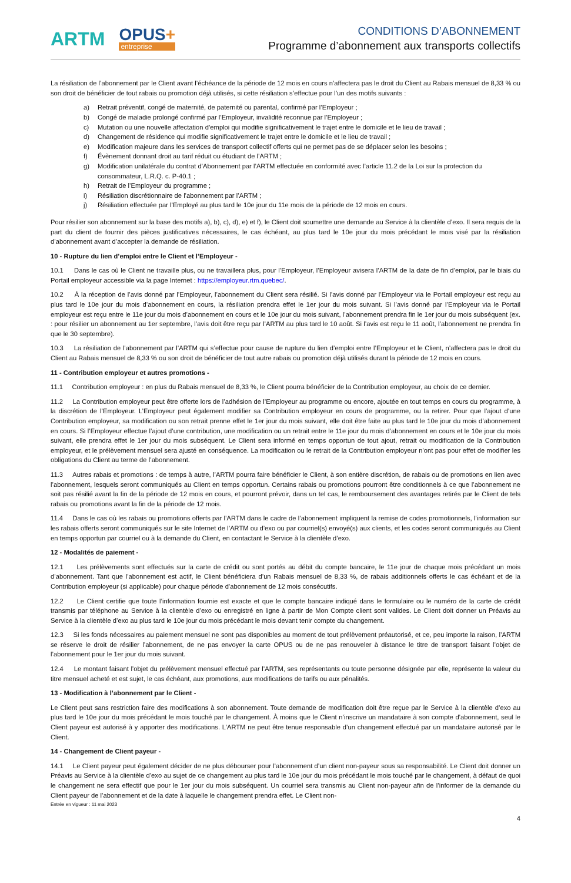ARTM
OPUS+
entreprise
CONDITIONS D’ABONNEMENT
Programme d’abonnement aux transports collectifs
La résiliation de l’abonnement par le Client avant l’échéance de la période de 12 mois en cours n’affectera pas le droit du Client au Rabais mensuel de 8,33 % ou son droit de bénéficier de tout rabais ou promotion déjà utilisés, si cette résiliation s’effectue pour l’un des motifs suivants :
a) Retrait préventif, congé de maternité, de paternité ou parental, confirmé par l’Employeur ;
b) Congé de maladie prolongé confirmé par l’Employeur, invalidité reconnue par l’Employeur ;
c) Mutation ou une nouvelle affectation d’emploi qui modifie significativement le trajet entre le domicile et le lieu de travail ;
d) Changement de résidence qui modifie significativement le trajet entre le domicile et le lieu de travail ;
e) Modification majeure dans les services de transport collectif offerts qui ne permet pas de se déplacer selon les besoins ;
f) Évènement donnant droit au tarif réduit ou étudiant de l’ARTM ;
g) Modification unilatérale du contrat d’Abonnement par l’ARTM effectuée en conformité avec l’article 11.2 de la Loi sur la protection du consommateur, L.R.Q. c. P-40.1 ;
h) Retrait de l’Employeur du programme ;
i) Résiliation discrétionnaire de l’abonnement par l’ARTM ;
j) Résiliation effectuée par l’Employé au plus tard le 10e jour du 11e mois de la période de 12 mois en cours.
Pour résilier son abonnement sur la base des motifs a), b), c), d), e) et f), le Client doit soumettre une demande au Service à la clientèle d’exo. Il sera requis de la part du client de fournir des pièces justificatives nécessaires, le cas échéant, au plus tard le 10e jour du mois précédant le mois visé par la résiliation d’abonnement avant d’accepter la demande de résiliation.
10 - Rupture du lien d’emploi entre le Client et l’Employeur -
10.1 Dans le cas où le Client ne travaille plus, ou ne travaillera plus, pour l’Employeur, l’Employeur avisera l’ARTM de la date de fin d’emploi, par le biais du Portail employeur accessible via la page Internet : https://employeur.rtm.quebec/.
10.2 À la réception de l’avis donné par l’Employeur, l’abonnement du Client sera résilié. Si l’avis donné par l’Employeur via le Portail employeur est reçu au plus tard le 10e jour du mois d’abonnement en cours, la résiliation prendra effet le 1er jour du mois suivant. Si l’avis donné par l’Employeur via le Portail employeur est reçu entre le 11e jour du mois d’abonnement en cours et le 10e jour du mois suivant, l’abonnement prendra fin le 1er jour du mois subséquent (ex. : pour résilier un abonnement au 1er septembre, l’avis doit être reçu par l’ARTM au plus tard le 10 août. Si l’avis est reçu le 11 août, l’abonnement ne prendra fin que le 30 septembre).
10.3 La résiliation de l’abonnement par l’ARTM qui s’effectue pour cause de rupture du lien d’emploi entre l’Employeur et le Client, n’affectera pas le droit du Client au Rabais mensuel de 8,33 % ou son droit de bénéficier de tout autre rabais ou promotion déjà utilisés durant la période de 12 mois en cours.
11 - Contribution employeur et autres promotions -
11.1 Contribution employeur : en plus du Rabais mensuel de 8,33 %, le Client pourra bénéficier de la Contribution employeur, au choix de ce dernier.
11.2 La Contribution employeur peut être offerte lors de l’adhésion de l’Employeur au programme ou encore, ajoutée en tout temps en cours du programme, à la discrétion de l’Employeur. L’Employeur peut également modifier sa Contribution employeur en cours de programme, ou la retirer. Pour que l’ajout d’une Contribution employeur, sa modification ou son retrait prenne effet le 1er jour du mois suivant, elle doit être faite au plus tard le 10e jour du mois d’abonnement en cours. Si l’Employeur effectue l’ajout d’une contribution, une modification ou un retrait entre le 11e jour du mois d’abonnement en cours et le 10e jour du mois suivant, elle prendra effet le 1er jour du mois subséquent. Le Client sera informé en temps opportun de tout ajout, retrait ou modification de la Contribution employeur, et le prélèvement mensuel sera ajusté en conséquence. La modification ou le retrait de la Contribution employeur n’ont pas pour effet de modifier les obligations du Client au terme de l’abonnement.
11.3 Autres rabais et promotions : de temps à autre, l’ARTM pourra faire bénéficier le Client, à son entière discrétion, de rabais ou de promotions en lien avec l’abonnement, lesquels seront communiqués au Client en temps opportun. Certains rabais ou promotions pourront être conditionnels à ce que l’abonnement ne soit pas résilié avant la fin de la période de 12 mois en cours, et pourront prévoir, dans un tel cas, le remboursement des avantages retirés par le Client de tels rabais ou promotions avant la fin de la période de 12 mois.
11.4 Dans le cas où les rabais ou promotions offerts par l’ARTM dans le cadre de l’abonnement impliquent la remise de codes promotionnels, l’information sur les rabais offerts seront communiqués sur le site Internet de l’ARTM ou d’exo ou par courriel(s) envoyé(s) aux clients, et les codes seront communiqués au Client en temps opportun par courriel ou à la demande du Client, en contactant le Service à la clientèle d’exo.
12 - Modalités de paiement -
12.1 Les prélèvements sont effectués sur la carte de crédit ou sont portés au débit du compte bancaire, le 11e jour de chaque mois précédant un mois d’abonnement. Tant que l’abonnement est actif, le Client bénéficiera d’un Rabais mensuel de 8,33 %, de rabais additionnels offerts le cas échéant et de la Contribution employeur (si applicable) pour chaque période d’abonnement de 12 mois consécutifs.
12.2 Le Client certifie que toute l’information fournie est exacte et que le compte bancaire indiqué dans le formulaire ou le numéro de la carte de crédit transmis par téléphone au Service à la clientèle d’exo ou enregistré en ligne à partir de Mon Compte client sont valides. Le Client doit donner un Préavis au Service à la clientèle d’exo au plus tard le 10e jour du mois précédant le mois devant tenir compte du changement.
12.3 Si les fonds nécessaires au paiement mensuel ne sont pas disponibles au moment de tout prélèvement préautorisé, et ce, peu importe la raison, l’ARTM se réserve le droit de résilier l’abonnement, de ne pas envoyer la carte OPUS ou de ne pas renouveler à distance le titre de transport faisant l’objet de l’abonnement pour le 1er jour du mois suivant.
12.4 Le montant faisant l’objet du prélèvement mensuel effectué par l’ARTM, ses représentants ou toute personne désignée par elle, représente la valeur du titre mensuel acheté et est sujet, le cas échéant, aux promotions, aux modifications de tarifs ou aux pénalités.
13 - Modification à l’abonnement par le Client -
Le Client peut sans restriction faire des modifications à son abonnement. Toute demande de modification doit être reçue par le Service à la clientèle d’exo au plus tard le 10e jour du mois précédant le mois touché par le changement. À moins que le Client n’inscrive un mandataire à son compte d’abonnement, seul le Client payeur est autorisé à y apporter des modifications. L’ARTM ne peut être tenue responsable d’un changement effectué par un mandataire autorisé par le Client.
14 - Changement de Client payeur -
14.1 Le Client payeur peut également décider de ne plus débourser pour l’abonnement d’un client non-payeur sous sa responsabilité. Le Client doit donner un Préavis au Service à la clientèle d’exo au sujet de ce changement au plus tard le 10e jour du mois précédant le mois touché par le changement, à défaut de quoi le changement ne sera effectif que pour le 1er jour du mois subséquent. Un courriel sera transmis au Client non-payeur afin de l’informer de la demande du Client payeur de l’abonnement et de la date à laquelle le changement prendra effet. Le Client non-
Entrée en vigueur : 11 mai 2023
4